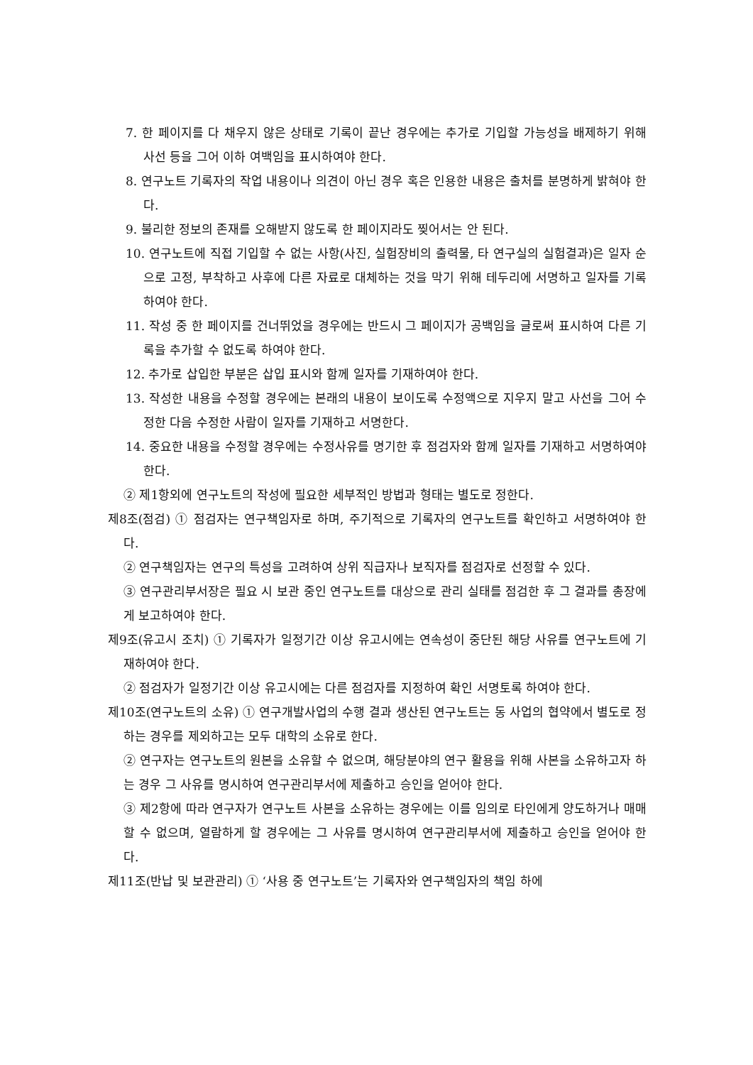7. 한 페이지를 다 채우지 않은 상태로 기록이 끝난 경우에는 추가로 기입할 가능성을 배제하기 위해 사선 등을 그어 이하 여백임을 표시하여야 한다.
8. 연구노트 기록자의 작업 내용이나 의견이 아닌 경우 혹은 인용한 내용은 출처를 분명하게 밝혀야 한다.
9. 불리한 정보의 존재를 오해받지 않도록 한 페이지라도 찢어서는 안 된다.
10. 연구노트에 직접 기입할 수 없는 사항(사진, 실험장비의 출력물, 타 연구실의 실험결과)은 일자 순으로 고정, 부착하고 사후에 다른 자료로 대체하는 것을 막기 위해 테두리에 서명하고 일자를 기록하여야 한다.
11. 작성 중 한 페이지를 건너뛰었을 경우에는 반드시 그 페이지가 공백임을 글로써 표시하여 다른 기록을 추가할 수 없도록 하여야 한다.
12. 추가로 삽입한 부분은 삽입 표시와 함께 일자를 기재하여야 한다.
13. 작성한 내용을 수정할 경우에는 본래의 내용이 보이도록 수정액으로 지우지 말고 사선을 그어 수정한 다음 수정한 사람이 일자를 기재하고 서명한다.
14. 중요한 내용을 수정할 경우에는 수정사유를 명기한 후 점검자와 함께 일자를 기재하고 서명하여야 한다.
② 제1항외에 연구노트의 작성에 필요한 세부적인 방법과 형태는 별도로 정한다.
제8조(점검) ① 점검자는 연구책임자로 하며, 주기적으로 기록자의 연구노트를 확인하고 서명하여야 한다.
② 연구책임자는 연구의 특성을 고려하여 상위 직급자나 보직자를 점검자로 선정할 수 있다.
③ 연구관리부서장은 필요 시 보관 중인 연구노트를 대상으로 관리 실태를 점검한 후 그 결과를 총장에게 보고하여야 한다.
제9조(유고시 조치) ① 기록자가 일정기간 이상 유고시에는 연속성이 중단된 해당 사유를 연구노트에 기재하여야 한다.
② 점검자가 일정기간 이상 유고시에는 다른 점검자를 지정하여 확인 서명토록 하여야 한다.
제10조(연구노트의 소유) ① 연구개발사업의 수행 결과 생산된 연구노트는 동 사업의 협약에서 별도로 정하는 경우를 제외하고는 모두 대학의 소유로 한다.
② 연구자는 연구노트의 원본을 소유할 수 없으며, 해당분야의 연구 활용을 위해 사본을 소유하고자 하는 경우 그 사유를 명시하여 연구관리부서에 제출하고 승인을 얻어야 한다.
③ 제2항에 따라 연구자가 연구노트 사본을 소유하는 경우에는 이를 임의로 타인에게 양도하거나 매매할 수 없으며, 열람하게 할 경우에는 그 사유를 명시하여 연구관리부서에 제출하고 승인을 얻어야 한다.
제11조(반납 및 보관관리) ① ‘사용 중 연구노트’는 기록자와 연구책임자의 책임 하에